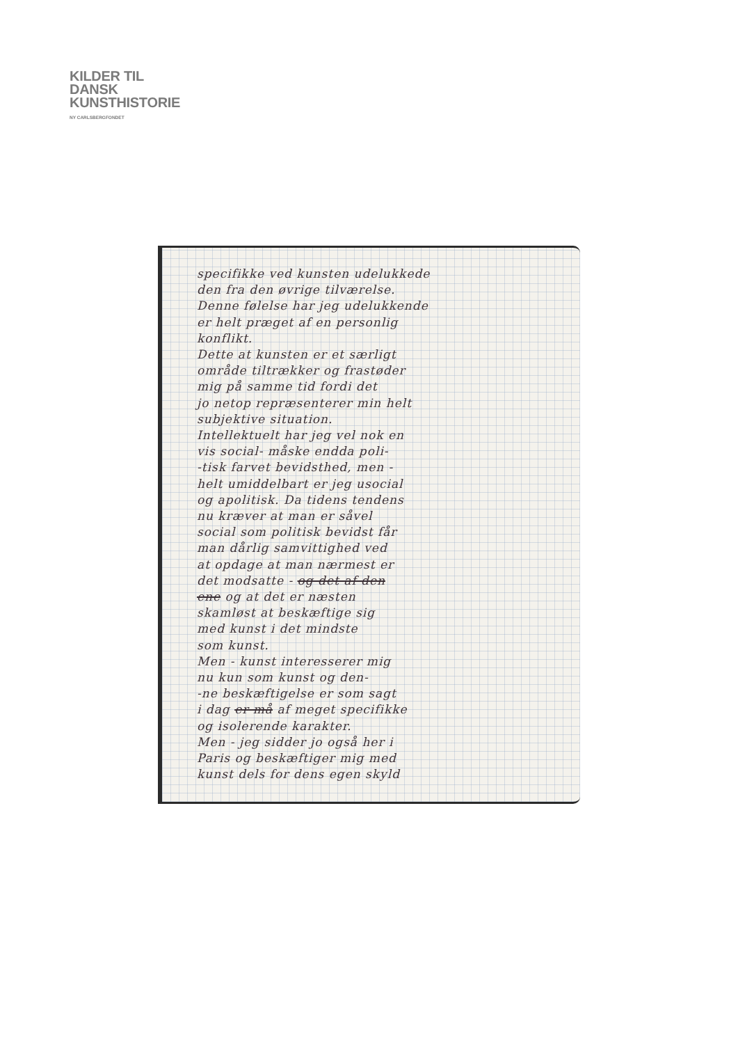KILDER TIL
DANSK
KUNSTHISTORIE
NY CARLSBERGFONDET
specifikke ved kunsten udelukkede
den fra den øvrige tilværelse.
Denne følelse har jeg udelukkende
er helt præget af en personlig
konflikt.
Dette at kunsten er et særligt
område tiltrækker og frastøder
mig på samme tid fordi det
jo netop repræsenterer min helt
subjektive situation.
Intellektuelt har jeg vel nok en
vis social- måske endda poli-
-tisk farvet bevidsthed, men -
helt umiddelbart er jeg usocial
og apolitisk. Da tidens tendens
nu kræver at man er såvel
social som politisk bevidst får
man dårlig samvittighed ved
at opdage at man nærmest er
det modsatte - og det af den
ene og at det er næsten
skamløst at beskæftige sig
med kunst i det mindste
som kunst.
Men - kunst interesserer mig
nu kun som kunst og den-
-ne beskæftigelse er som sagt
i dag er må af meget specifikke
og isolerende karakter.
Men - jeg sidder jo også her i
Paris og beskæftiger mig med
kunst dels for dens egen skyld